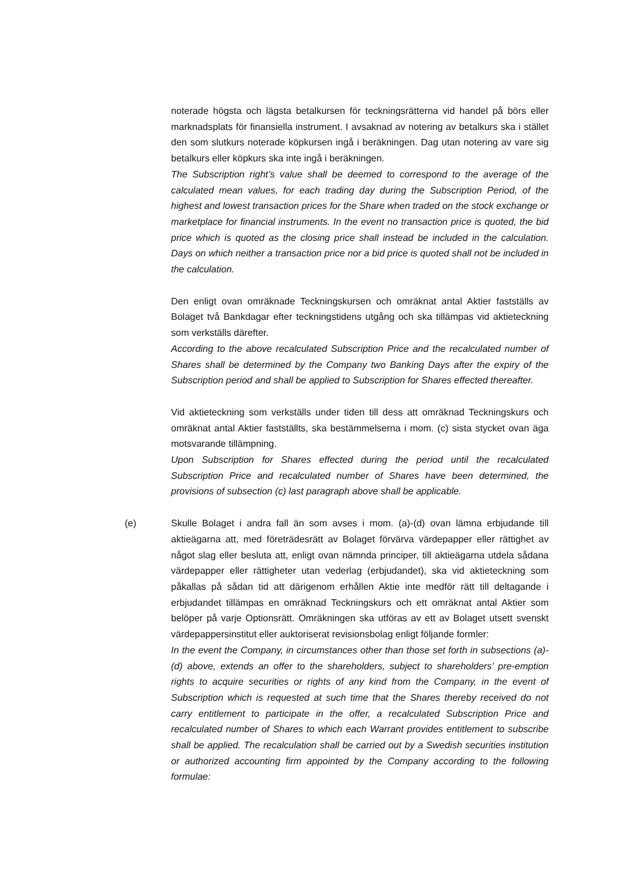noterade högsta och lägsta betalkursen för teckningsrätterna vid handel på börs eller marknadsplats för finansiella instrument. I avsaknad av notering av betalkurs ska i stället den som slutkurs noterade köpkursen ingå i beräkningen. Dag utan notering av vare sig betalkurs eller köpkurs ska inte ingå i beräkningen.
The Subscription right’s value shall be deemed to correspond to the average of the calculated mean values, for each trading day during the Subscription Period, of the highest and lowest transaction prices for the Share when traded on the stock exchange or marketplace for financial instruments. In the event no transaction price is quoted, the bid price which is quoted as the closing price shall instead be included in the calculation. Days on which neither a transaction price nor a bid price is quoted shall not be included in the calculation.
Den enligt ovan omräknade Teckningskursen och omräknat antal Aktier fastställs av Bolaget två Bankdagar efter teckningstidens utgång och ska tillämpas vid aktieteckning som verkställs därefter.
According to the above recalculated Subscription Price and the recalculated number of Shares shall be determined by the Company two Banking Days after the expiry of the Subscription period and shall be applied to Subscription for Shares effected thereafter.
Vid aktieteckning som verkställs under tiden till dess att omräknad Teckningskurs och omräknat antal Aktier fastställts, ska bestämmelserna i mom. (c) sista stycket ovan äga motsvarande tillämpning.
Upon Subscription for Shares effected during the period until the recalculated Subscription Price and recalculated number of Shares have been determined, the provisions of subsection (c) last paragraph above shall be applicable.
(e)
Skulle Bolaget i andra fall än som avses i mom. (a)-(d) ovan lämna erbjudande till aktieägarna att, med företrädesrätt av Bolaget förvärva värdepapper eller rättighet av något slag eller besluta att, enligt ovan nämnda principer, till aktieägarna utdela sådana värdepapper eller rättigheter utan vederlag (erbjudandet), ska vid aktieteckning som påkallas på sådan tid att därigenom erhållen Aktie inte medför rätt till deltagande i erbjudandet tillämpas en omräknad Teckningskurs och ett omräknat antal Aktier som belöper på varje Optionsrätt. Omräkningen ska utföras av ett av Bolaget utsett svenskt värdepappersinstitut eller auktoriserat revisionsbolag enligt följande formler:
In the event the Company, in circumstances other than those set forth in subsections (a)-(d) above, extends an offer to the shareholders, subject to shareholders’ pre-emption rights to acquire securities or rights of any kind from the Company, in the event of Subscription which is requested at such time that the Shares thereby received do not carry entitlement to participate in the offer, a recalculated Subscription Price and recalculated number of Shares to which each Warrant provides entitlement to subscribe shall be applied. The recalculation shall be carried out by a Swedish securities institution or authorized accounting firm appointed by the Company according to the following formulae: